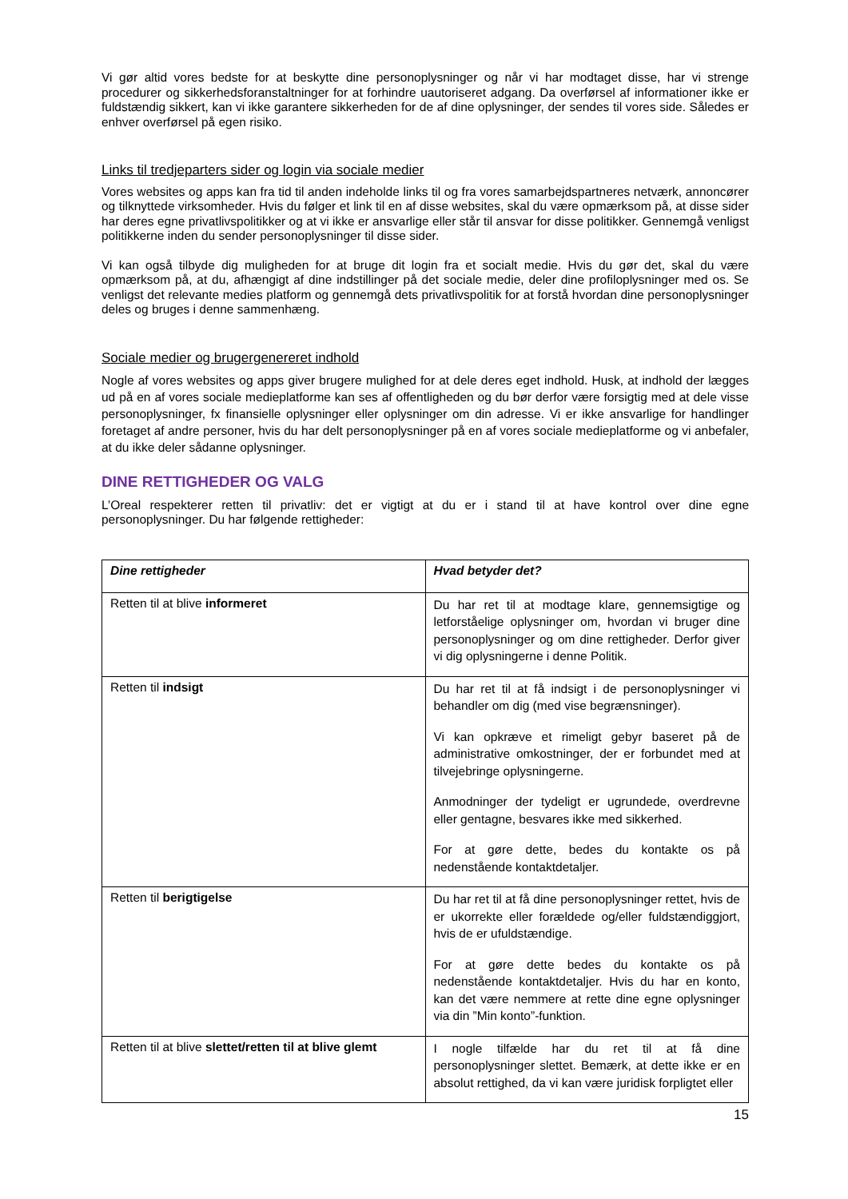Vi gør altid vores bedste for at beskytte dine personoplysninger og når vi har modtaget disse, har vi strenge procedurer og sikkerhedsforanstaltninger for at forhindre uautoriseret adgang. Da overførsel af informationer ikke er fuldstændig sikkert, kan vi ikke garantere sikkerheden for de af dine oplysninger, der sendes til vores side. Således er enhver overførsel på egen risiko.
Links til tredjeparters sider og login via sociale medier
Vores websites og apps kan fra tid til anden indeholde links til og fra vores samarbejdspartneres netværk, annoncører og tilknyttede virksomheder. Hvis du følger et link til en af disse websites, skal du være opmærksom på, at disse sider har deres egne privatlivspolitikker og at vi ikke er ansvarlige eller står til ansvar for disse politikker. Gennemgå venligst politikkerne inden du sender personoplysninger til disse sider.
Vi kan også tilbyde dig muligheden for at bruge dit login fra et socialt medie. Hvis du gør det, skal du være opmærksom på, at du, afhængigt af dine indstillinger på det sociale medie, deler dine profiloplysninger med os. Se venligst det relevante medies platform og gennemgå dets privatlivspolitik for at forstå hvordan dine personoplysninger deles og bruges i denne sammenhæng.
Sociale medier og brugergenereret indhold
Nogle af vores websites og apps giver brugere mulighed for at dele deres eget indhold. Husk, at indhold der lægges ud på en af vores sociale medieplatforme kan ses af offentligheden og du bør derfor være forsigtig med at dele visse personoplysninger, fx finansielle oplysninger eller oplysninger om din adresse. Vi er ikke ansvarlige for handlinger foretaget af andre personer, hvis du har delt personoplysninger på en af vores sociale medieplatforme og vi anbefaler, at du ikke deler sådanne oplysninger.
DINE RETTIGHEDER OG VALG
L’Oreal respekterer retten til privatliv: det er vigtigt at du er i stand til at have kontrol over dine egne personoplysninger. Du har følgende rettigheder:
| Dine rettigheder | Hvad betyder det? |
| --- | --- |
| Retten til at blive informeret | Du har ret til at modtage klare, gennemsigtige og letforståelige oplysninger om, hvordan vi bruger dine personoplysninger og om dine rettigheder. Derfor giver vi dig oplysningerne i denne Politik. |
| Retten til indsigt | Du har ret til at få indsigt i de personoplysninger vi behandler om dig (med vise begrænsninger). Vi kan opkræve et rimeligt gebyr baseret på de administrative omkostninger, der er forbundet med at tilvejebringe oplysningerne. Anmodninger der tydeligt er ugrundede, overdrevne eller gentagne, besvares ikke med sikkerhed. For at gøre dette, bedes du kontakte os på nedenstående kontaktdetaljer. |
| Retten til berigtigelse | Du har ret til at få dine personoplysninger rettet, hvis de er ukorrekte eller forældede og/eller fuldstændiggjort, hvis de er ufuldstændige. For at gøre dette bedes du kontakte os på nedenstående kontaktdetaljer. Hvis du har en konto, kan det være nemmere at rette dine egne oplysninger via din ”Min konto”-funktion. |
| Retten til at blive slettet/retten til at blive glemt | I nogle tilfælde har du ret til at få dine personoplysninger slettet. Bemærk, at dette ikke er en absolut rettighed, da vi kan være juridisk forpligtet eller |
15